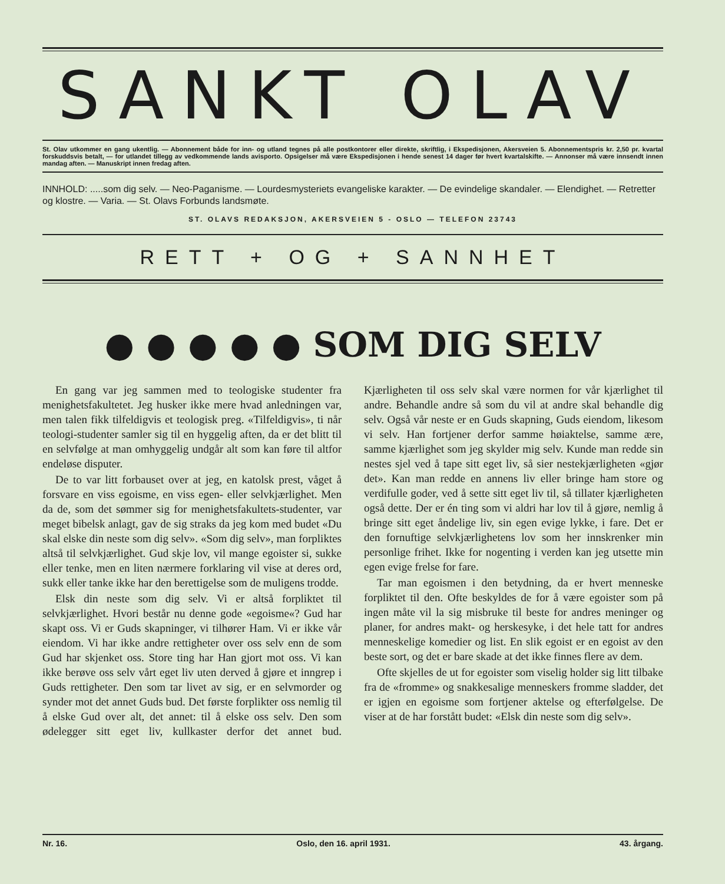SANKT OLAV
St. Olav utkommer en gang ukentlig. — Abonnement både for inn- og utland tegnes på alle postkontorer eller direkte, skriftlig, i Ekspedisjonen, Akersveien 5. Abonnementspris kr. 2,50 pr. kvartal forskuddsvis betalt, — for utlandet tillegg av vedkommende lands avisporto. Opsigelser må være Ekspedisjonen i hende senest 14 dager før hvert kvartalskifte. — Annonser må være innsendt innen mandag aften. — Manuskript innen fredag aften.
INNHOLD: .....som dig selv. — Neo-Paganisme. — Lourdesmysteriets evangeliske karakter. — De evindelige skandaler. — Elendighet. — Retretter og klostre. — Varia. — St. Olavs Forbunds landsmøte.
ST. OLAVS REDAKSJON, AKERSVEIEN 5 - OSLO — TELEFON 23743
RETT + OG + SANNHET
● ● ● ● ● SOM DIG SELV
En gang var jeg sammen med to teologiske studenter fra menighetsfakultetet. Jeg husker ikke mere hvad anledningen var, men talen fikk tilfeldigvis et teologisk preg. «Tilfeldigvis», ti når teologi-studenter samler sig til en hyggelig aften, da er det blitt til en selvfølge at man omhyggelig undgår alt som kan føre til altfor endeløse disputer.
De to var litt forbauset over at jeg, en katolsk prest, våget å forsvare en viss egoisme, en viss egen- eller selvkjærlighet. Men da de, som det sømmer sig for menighetsfakultets-studenter, var meget bibelsk anlagt, gav de sig straks da jeg kom med budet «Du skal elske din neste som dig selv». «Som dig selv», man forpliktes altså til selvkjærlighet. Gud skje lov, vil mange egoister si, sukke eller tenke, men en liten nærmere forklaring vil vise at deres ord, sukk eller tanke ikke har den berettigelse som de muligens trodde.
Elsk din neste som dig selv. Vi er altså forpliktet til selvkjærlighet. Hvori består nu denne gode «egoisme«? Gud har skapt oss. Vi er Guds skapninger, vi tilhører Ham. Vi er ikke vår eiendom. Vi har ikke andre rettigheter over oss selv enn de som Gud har skjenket oss. Store ting har Han gjort mot oss. Vi kan ikke berøve oss selv vårt eget liv uten derved å gjøre et inngrep i Guds rettigheter. Den som tar livet av sig, er en selvmorder og synder mot det annet Guds bud. Det første forplikter oss nemlig til å elske Gud over alt, det annet: til å elske oss selv. Den som ødelegger sitt eget liv, kullkaster derfor det annet bud. Kjærligheten til oss selv skal være normen for vår kjærlighet til andre. Behandle andre så som du vil at andre skal behandle dig selv. Også vår neste er en Guds skapning, Guds eiendom, likesom vi selv. Han fortjener derfor samme høiaktelse, samme ære, samme kjærlighet som jeg skylder mig selv. Kunde man redde sin nestes sjel ved å tape sitt eget liv, så sier nestekjærligheten «gjør det». Kan man redde en annens liv eller bringe ham store og verdifulle goder, ved å sette sitt eget liv til, så tillater kjærligheten også dette. Der er én ting som vi aldri har lov til å gjøre, nemlig å bringe sitt eget åndelige liv, sin egen evige lykke, i fare. Det er den fornuftige selvkjærlighetens lov som her innskrenker min personlige frihet. Ikke for nogenting i verden kan jeg utsette min egen evige frelse for fare.
Tar man egoismen i den betydning, da er hvert menneske forpliktet til den. Ofte beskyldes de for å være egoister som på ingen måte vil la sig misbruke til beste for andres meninger og planer, for andres makt- og herskesyke, i det hele tatt for andres menneskelige komedier og list. En slik egoist er en egoist av den beste sort, og det er bare skade at det ikke finnes flere av dem.
Ofte skjelles de ut for egoister som viselig holder sig litt tilbake fra de «fromme» og snakkesalige menneskers fromme sladder, det er igjen en egoisme som fortjener aktelse og efterfølgelse. De viser at de har forstått budet: «Elsk din neste som dig selv».
Nr. 16. Oslo, den 16. april 1931. 43. årgang.